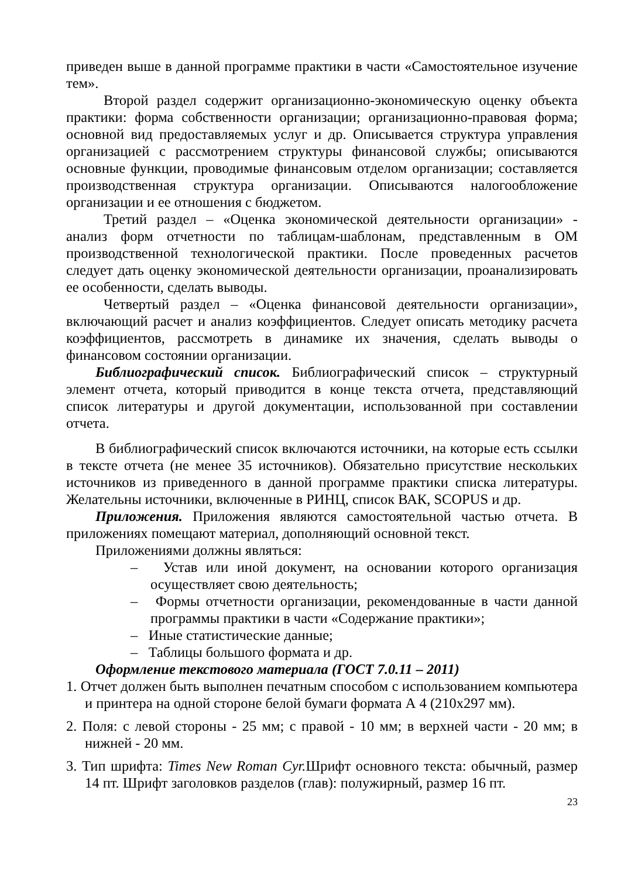приведен выше в данной программе практики в части «Самостоятельное изучение тем».
Второй раздел содержит организационно-экономическую оценку объекта практики: форма собственности организации; организационно-правовая форма; основной вид предоставляемых услуг и др. Описывается структура управления организацией с рассмотрением структуры финансовой службы; описываются основные функции, проводимые финансовым отделом организации; составляется производственная структура организации. Описываются налогообложение организации и ее отношения с бюджетом.
Третий раздел – «Оценка экономической деятельности организации» - анализ форм отчетности по таблицам-шаблонам, представленным в ОМ производственной технологической практики. После проведенных расчетов следует дать оценку экономической деятельности организации, проанализировать ее особенности, сделать выводы.
Четвертый раздел – «Оценка финансовой деятельности организации», включающий расчет и анализ коэффициентов. Следует описать методику расчета коэффициентов, рассмотреть в динамике их значения, сделать выводы о финансовом состоянии организации.
Библиографический список. Библиографический список – структурный элемент отчета, который приводится в конце текста отчета, представляющий список литературы и другой документации, использованной при составлении отчета.
В библиографический список включаются источники, на которые есть ссылки в тексте отчета (не менее 35 источников). Обязательно присутствие нескольких источников из приведенного в данной программе практики списка литературы. Желательны источники, включенные в РИНЦ, список ВАК, SCOPUS и др.
Приложения. Приложения являются самостоятельной частью отчета. В приложениях помещают материал, дополняющий основной текст.
Приложениями должны являться:
– Устав или иной документ, на основании которого организация осуществляет свою деятельность;
– Формы отчетности организации, рекомендованные в части данной программы практики в части «Содержание практики»;
– Иные статистические данные;
– Таблицы большого формата и др.
Оформление текстового материала (ГОСТ 7.0.11 – 2011)
1. Отчет должен быть выполнен печатным способом с использованием компьютера и принтера на одной стороне белой бумаги формата А 4 (210х297 мм).
2. Поля: с левой стороны - 25 мм; с правой - 10 мм; в верхней части - 20 мм; в нижней - 20 мм.
3. Тип шрифта: Times New Roman Cyr. Шрифт основного текста: обычный, размер 14 пт. Шрифт заголовков разделов (глав): полужирный, размер 16 пт.
23